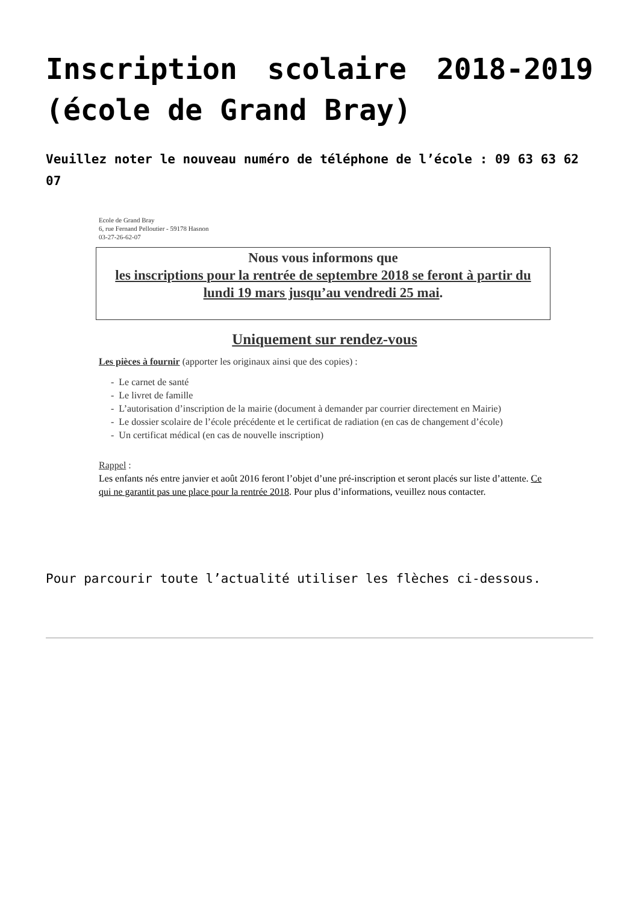Inscription scolaire 2018-2019 (école de Grand Bray)
Veuillez noter le nouveau numéro de téléphone de l’école : 09 63 63 62 07
Ecole de Grand Bray
6, rue Fernand Pelloutier - 59178 Hasnon
03-27-26-62-07
Nous vous informons que
les inscriptions pour la rentrée de septembre 2018 se feront à partir du lundi 19 mars jusqu’au vendredi 25 mai.
Uniquement sur rendez-vous
Les pièces à fournir (apporter les originaux ainsi que des copies) :
- Le carnet de santé
- Le livret de famille
- L’autorisation d’inscription de la mairie (document à demander par courrier directement en Mairie)
- Le dossier scolaire de l’école précédente et le certificat de radiation (en cas de changement d’école)
- Un certificat médical (en cas de nouvelle inscription)
Rappel :
Les enfants nés entre janvier et août 2016 feront l’objet d’une pré-inscription et seront placés sur liste d’attente. Ce qui ne garantit pas une place pour la rentrée 2018. Pour plus d’informations, veuillez nous contacter.
Pour parcourir toute l’actualité utiliser les flèches ci-dessous.